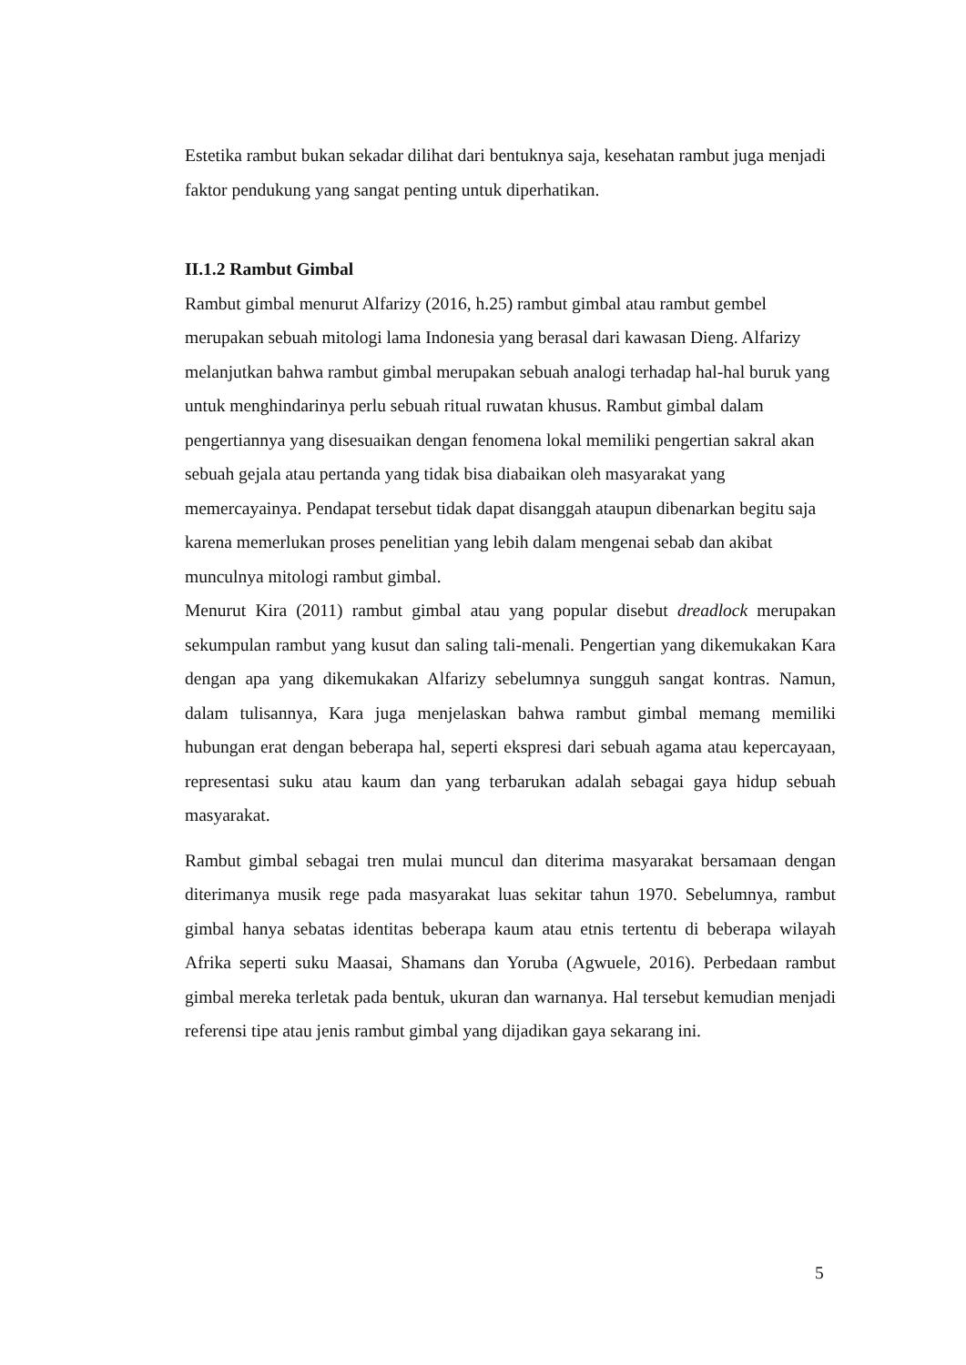Estetika rambut bukan sekadar dilihat dari bentuknya saja, kesehatan rambut juga menjadi faktor pendukung yang sangat penting untuk diperhatikan.
II.1.2 Rambut Gimbal
Rambut gimbal menurut Alfarizy (2016, h.25) rambut gimbal atau rambut gembel merupakan sebuah mitologi lama Indonesia yang berasal dari kawasan Dieng. Alfarizy melanjutkan bahwa rambut gimbal merupakan sebuah analogi terhadap hal-hal buruk yang untuk menghindarinya perlu sebuah ritual ruwatan khusus. Rambut gimbal dalam pengertiannya yang disesuaikan dengan fenomena lokal memiliki pengertian sakral akan sebuah gejala atau pertanda yang tidak bisa diabaikan oleh masyarakat yang memercayainya. Pendapat tersebut tidak dapat disanggah ataupun dibenarkan begitu saja karena memerlukan proses penelitian yang lebih dalam mengenai sebab dan akibat munculnya mitologi rambut gimbal.
Menurut Kira (2011) rambut gimbal atau yang popular disebut dreadlock merupakan sekumpulan rambut yang kusut dan saling tali-menali. Pengertian yang dikemukakan Kara dengan apa yang dikemukakan Alfarizy sebelumnya sungguh sangat kontras. Namun, dalam tulisannya, Kara juga menjelaskan bahwa rambut gimbal memang memiliki hubungan erat dengan beberapa hal, seperti ekspresi dari sebuah agama atau kepercayaan, representasi suku atau kaum dan yang terbarukan adalah sebagai gaya hidup sebuah masyarakat.
Rambut gimbal sebagai tren mulai muncul dan diterima masyarakat bersamaan dengan diterimanya musik rege pada masyarakat luas sekitar tahun 1970. Sebelumnya, rambut gimbal hanya sebatas identitas beberapa kaum atau etnis tertentu di beberapa wilayah Afrika seperti suku Maasai, Shamans dan Yoruba (Agwuele, 2016). Perbedaan rambut gimbal mereka terletak pada bentuk, ukuran dan warnanya. Hal tersebut kemudian menjadi referensi tipe atau jenis rambut gimbal yang dijadikan gaya sekarang ini.
5